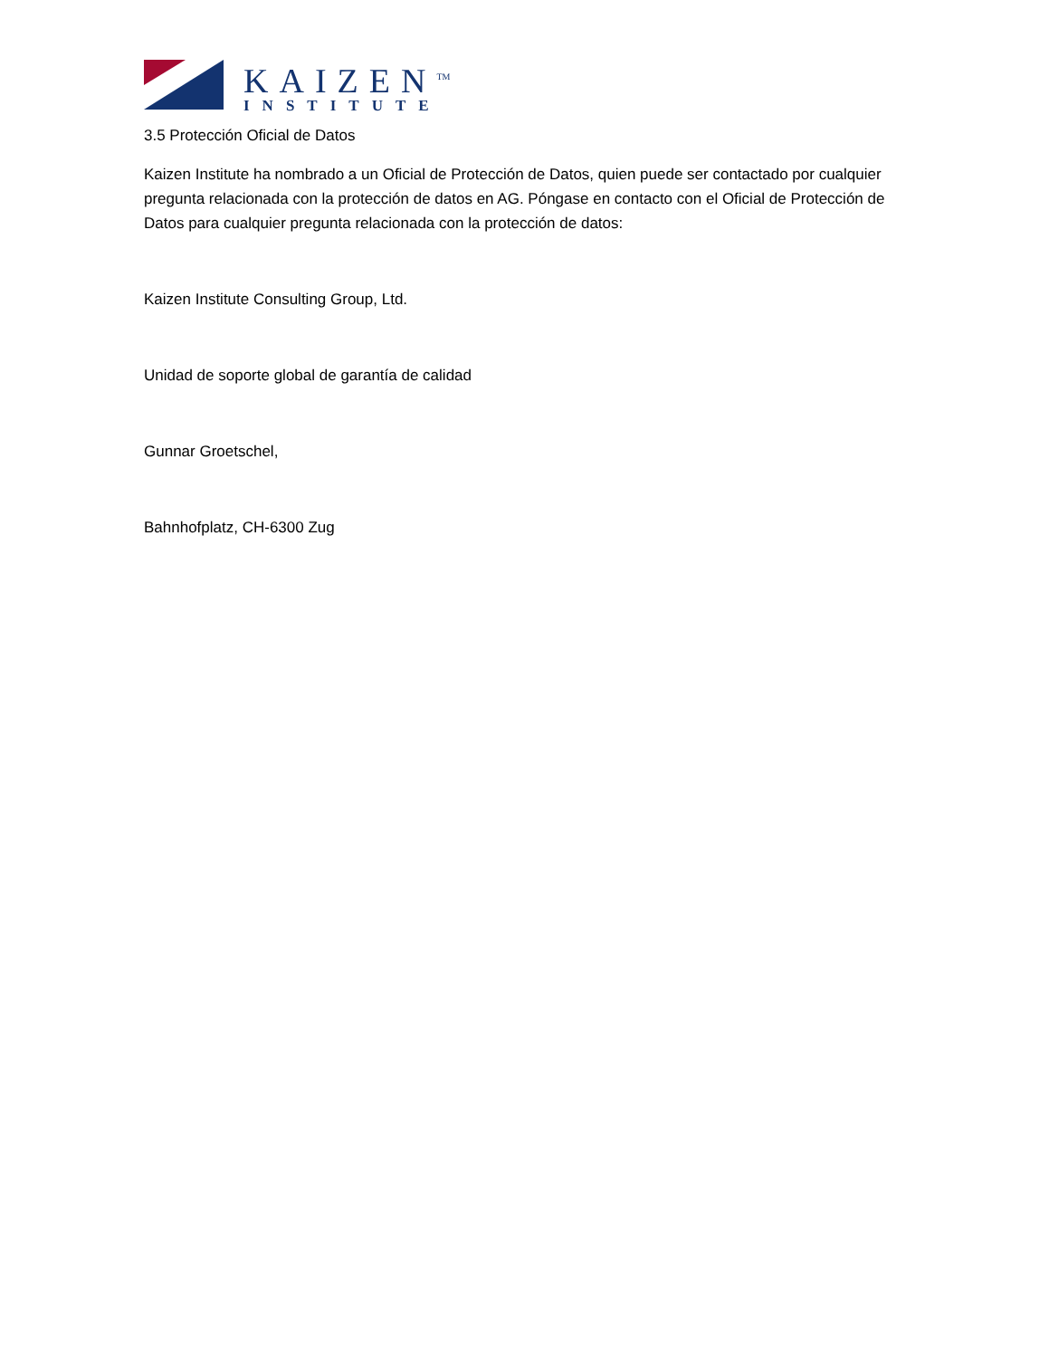KAIZEN<sup>TM</sup>
INSTITUTE
3.5 Protección Oficial de Datos
Kaizen Institute ha nombrado a un Oficial de Protección de Datos, quien puede ser contactado por cualquier pregunta relacionada con la protección de datos en AG. Póngase en contacto con el Oficial de Protección de Datos para cualquier pregunta relacionada con la protección de datos:
Kaizen Institute Consulting Group, Ltd.
Unidad de soporte global de garantía de calidad
Gunnar Groetschel,
Bahnhofplatz, CH-6300 Zug